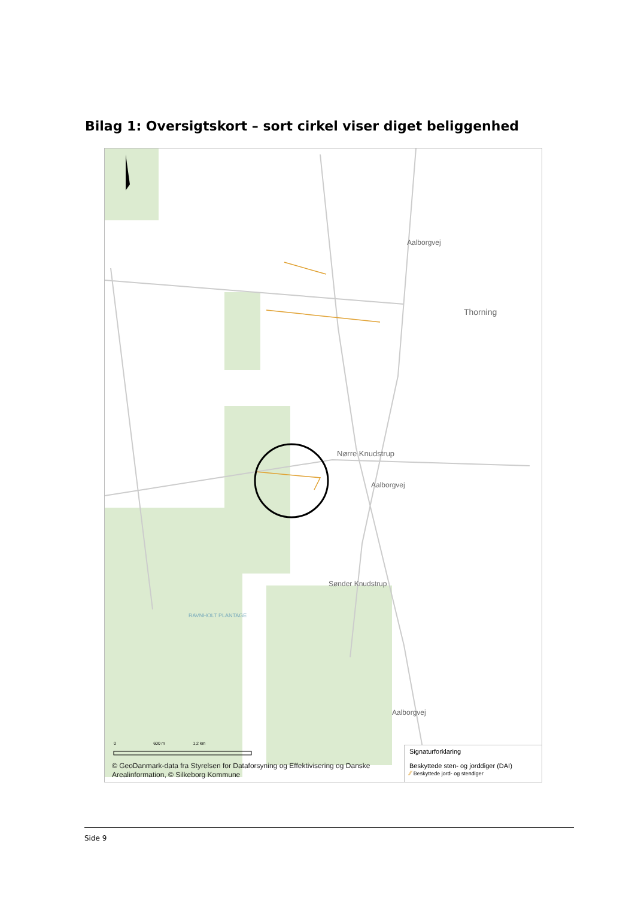Bilag 1: Oversigtskort – sort cirkel viser diget beliggenhed
Thorning
Nørre Knudstrup
Sønder Knudstrup
RAVNHOLT PLANTAGE
Aalborgvej
Aalborgvej
Aalborgvej
0 600 m 1,2 km
© GeoDanmark-data fra Styrelsen for Dataforsyning og Effektivisering og Danske Arealinformation, © Silkeborg Kommune
Signaturforklaring
Beskyttede sten- og jorddiger (DAI)
∕∕ Beskyttede jord- og stendiger
Side 9